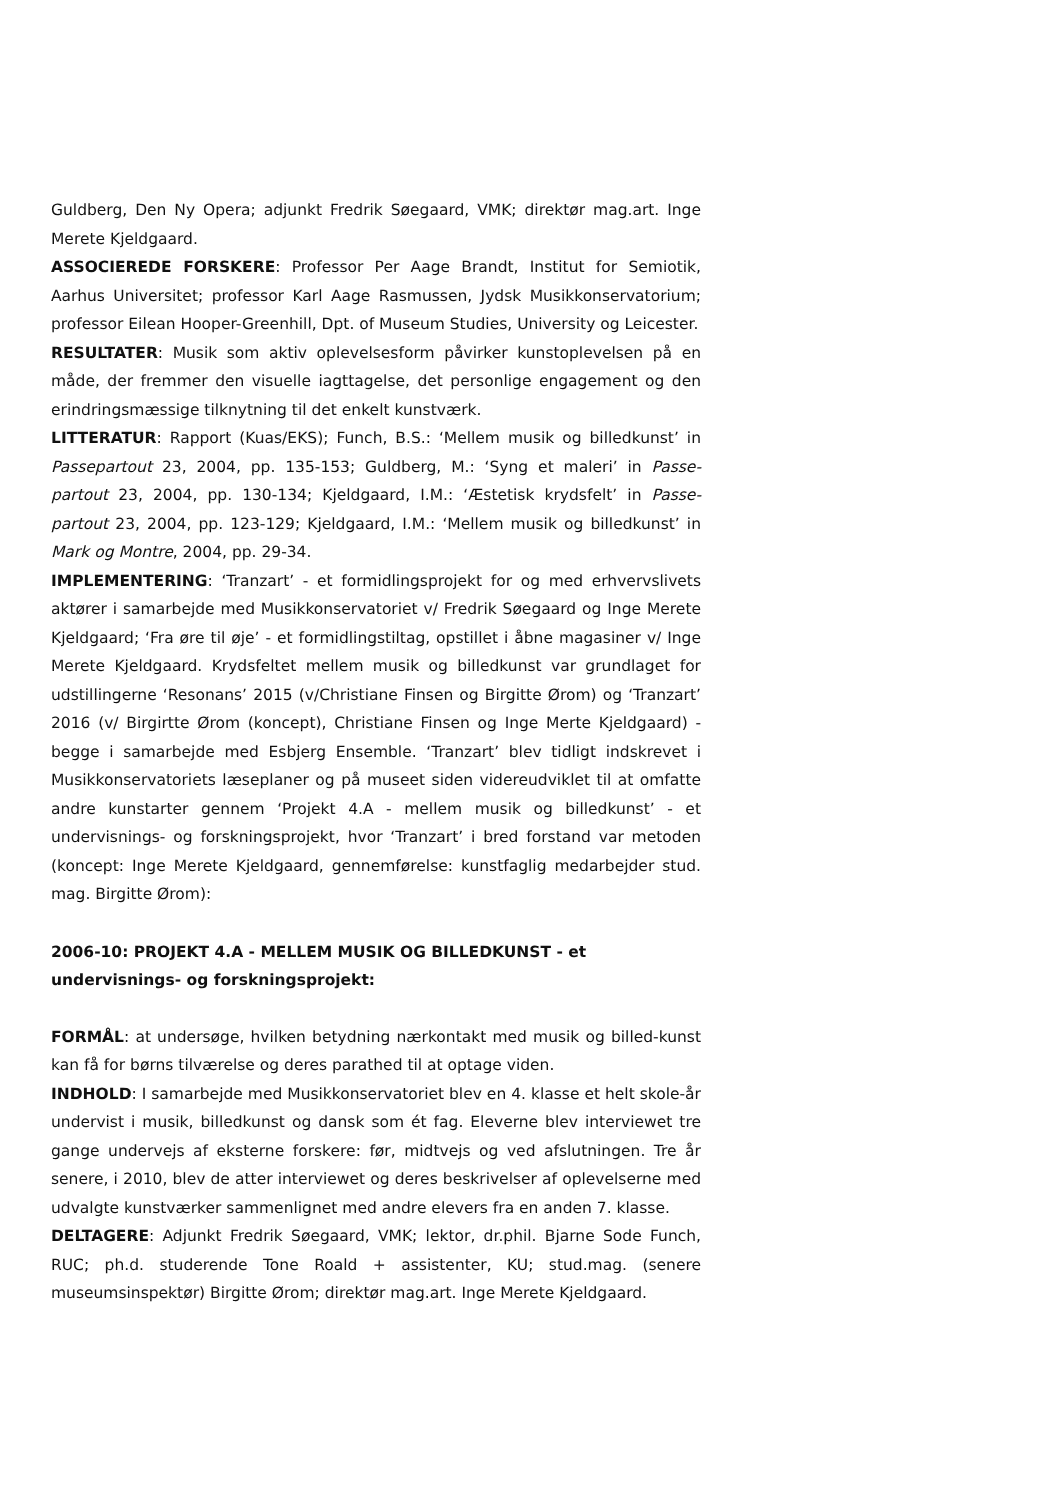Guldberg, Den Ny Opera; adjunkt Fredrik Søegaard, VMK; direktør mag.art. Inge Merete Kjeldgaard.
ASSOCIEREDE FORSKERE: Professor Per Aage Brandt, Institut for Semiotik, Aarhus Universitet; professor Karl Aage Rasmussen, Jydsk Musikkonservatorium; professor Eilean Hooper-Greenhill, Dpt. of Museum Studies, University og Leicester.
RESULTATER: Musik som aktiv oplevelsesform påvirker kunstoplevelsen på en måde, der fremmer den visuelle iagttagelse, det personlige engagement og den erindringsmæssige tilknytning til det enkelt kunstværk.
LITTERATUR: Rapport (Kuas/EKS); Funch, B.S.: ‘Mellem musik og billedkunst’ in Passepartout 23, 2004, pp. 135-153; Guldberg, M.: ‘Syng et maleri’ in Passe-partout 23, 2004, pp. 130-134; Kjeldgaard, I.M.: ‘Æstetisk krydsfelt’ in Passe-partout 23, 2004, pp. 123-129; Kjeldgaard, I.M.: ‘Mellem musik og billedkunst’ in Mark og Montre, 2004, pp. 29-34.
IMPLEMENTERING: ‘Tranzart’ - et formidlingsprojekt for og med erhvervslivets aktører i samarbejde med Musikkonservatoriet v/ Fredrik Søegaard og Inge Merete Kjeldgaard; ‘Fra øre til øje’ - et formidlingstiltag, opstillet i åbne magasiner v/ Inge Merete Kjeldgaard. Krydsfeltet mellem musik og billedkunst var grundlaget for udstillingerne ‘Resonans’ 2015 (v/Christiane Finsen og Birgitte Ørom) og ‘Tranzart’ 2016 (v/ Birgirtte Ørom (koncept), Christiane Finsen og Inge Merte Kjeldgaard) - begge i samarbejde med Esbjerg Ensemble. ‘Tranzart’ blev tidligt indskrevet i Musikkonservatoriets læseplaner og på museet siden videreudviklet til at omfatte andre kunstarter gennem ‘Projekt 4.A - mellem musik og billedkunst’ - et undervisnings- og forskningsprojekt, hvor ‘Tranzart’ i bred forstand var metoden (koncept: Inge Merete Kjeldgaard, gennemførelse: kunstfaglig medarbejder stud. mag. Birgitte Ørom):
2006-10: PROJEKT 4.A - MELLEM MUSIK OG BILLEDKUNST - et undervisnings- og forskningsprojekt:
FORMÅL: at undersøge, hvilken betydning nærkontakt med musik og billed-kunst kan få for børns tilværelse og deres parathed til at optage viden.
INDHOLD: I samarbejde med Musikkonservatoriet blev en 4. klasse et helt skole-år undervist i musik, billedkunst og dansk som ét fag. Eleverne blev interviewet tre gange undervejs af eksterne forskere: før, midtvejs og ved afslutningen. Tre år senere, i 2010, blev de atter interviewet og deres beskrivelser af oplevelserne med udvalgte kunstværker sammenlignet med andre elevers fra en anden 7. klasse.
DELTAGERE: Adjunkt Fredrik Søegaard, VMK; lektor, dr.phil. Bjarne Sode Funch, RUC; ph.d. studerende Tone Roald + assistenter, KU; stud.mag. (senere museumsinspektør) Birgitte Ørom; direktør mag.art. Inge Merete Kjeldgaard.